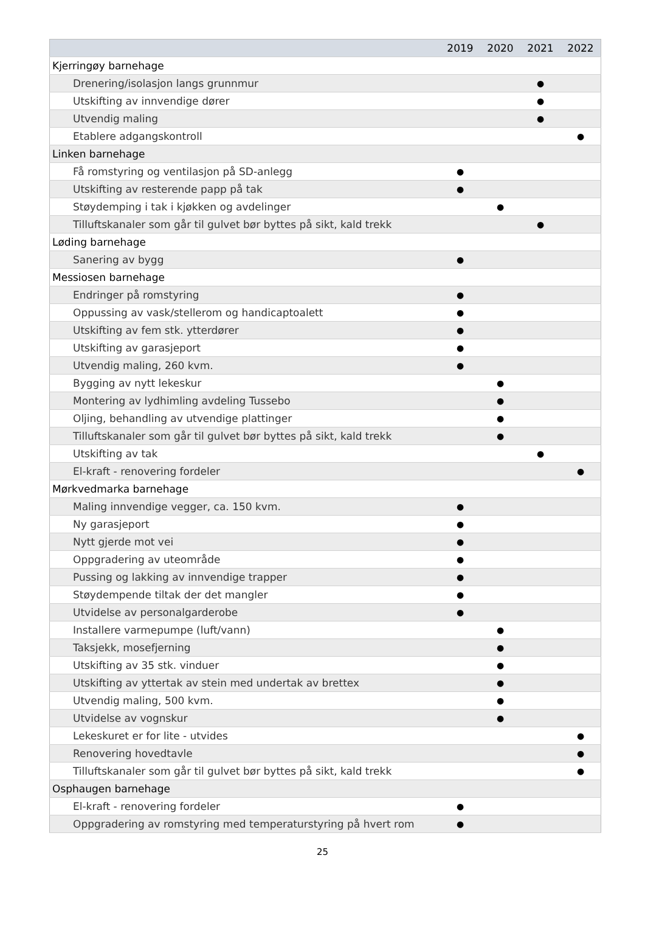| | 2019 | 2020 | 2021 | 2022 |
| --- | --- | --- | --- | --- |
| Kjerringøy barnehage | | | | |
| Drenering/isolasjon langs grunnmur | | | ● | |
| Utskifting av innvendige dører | | | ● | |
| Utvendig maling | | | ● | |
| Etablere adgangskontroll | | | | ● |
| Linken barnehage | | | | |
| Få romstyring og ventilasjon på SD-anlegg | ● | | | |
| Utskifting av resterende papp på tak | ● | | | |
| Støydemping i tak i kjøkken og avdelinger | | ● | | |
| Tilluftskanaler som går til gulvet bør byttes på sikt, kald trekk | | | ● | |
| Løding barnehage | | | | |
| Sanering av bygg | ● | | | |
| Messiosen barnehage | | | | |
| Endringer på romstyring | ● | | | |
| Oppussing av vask/stellerom og handicaptoalett | ● | | | |
| Utskifting av fem stk. ytterdører | ● | | | |
| Utskifting av garasjeport | ● | | | |
| Utvendig maling, 260 kvm. | ● | | | |
| Bygging av nytt lekeskur | | ● | | |
| Montering av lydhimling avdeling Tussebo | | ● | | |
| Oljing, behandling av utvendige plattinger | | ● | | |
| Tilluftskanaler som går til gulvet bør byttes på sikt, kald trekk | | ● | | |
| Utskifting av tak | | | ● | |
| El-kraft - renovering fordeler | | | | ● |
| Mørkvedmarka barnehage | | | | |
| Maling innvendige vegger, ca. 150 kvm. | ● | | | |
| Ny garasjeport | ● | | | |
| Nytt gjerde mot vei | ● | | | |
| Oppgradering av uteområde | ● | | | |
| Pussing og lakking av innvendige trapper | ● | | | |
| Støydempende tiltak der det mangler | ● | | | |
| Utvidelse av personalgarderobe | ● | | | |
| Installere varmepumpe (luft/vann) | | ● | | |
| Taksjekk, mosefjerning | | ● | | |
| Utskifting av 35 stk. vinduer | | ● | | |
| Utskifting av yttertak av stein med undertak av brettex | | ● | | |
| Utvendig maling, 500 kvm. | | ● | | |
| Utvidelse av vognskur | | ● | | |
| Lekeskuret er for lite - utvides | | | | ● |
| Renovering hovedtavle | | | | ● |
| Tilluftskanaler som går til gulvet bør byttes på sikt, kald trekk | | | | ● |
| Osphaugen barnehage | | | | |
| El-kraft - renovering fordeler | ● | | | |
| Oppgradering av romstyring med temperaturstyring på hvert rom | ● | | | |
25